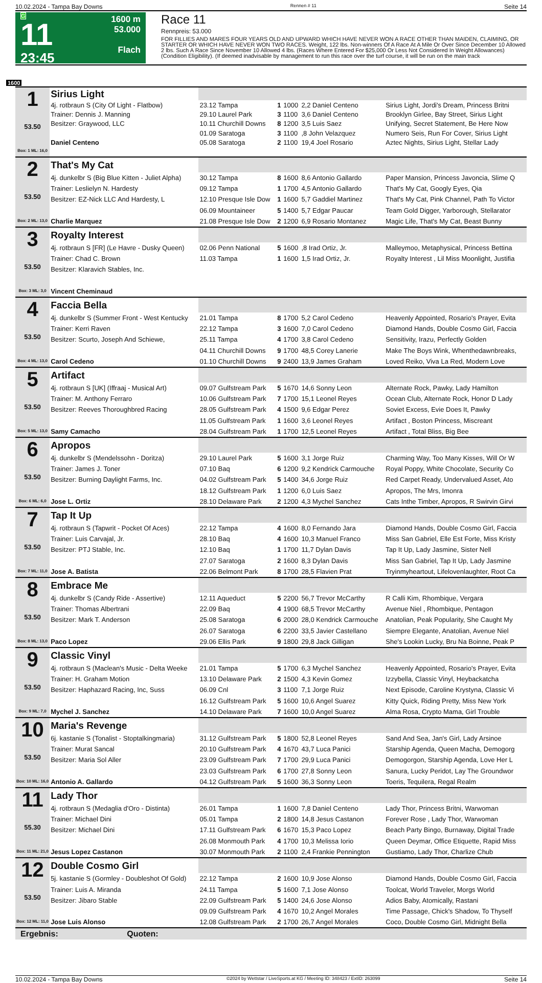10.02.2024 - Tampa Bay Downs Rennen # 11 Seite 14
G
11
23:45
1600 m
53.000
Flach
Race 11
Rennpreis: 53.000
FOR FILLIES AND MARES FOUR YEARS OLD AND UPWARD WHICH HAVE NEVER WON A RACE OTHER THAN MAIDEN, CLAIMING, OR STARTER OR WHICH HAVE NEVER WON TWO RACES. Weight, 122 lbs. Non-winners Of A Race At A Mile Or Over Since December 10 Allowed 2 lbs. Such A Race Since November 10 Allowed 4 lbs. (Races Where Entered For $25,000 Or Less Not Considered In Weight Allowances) (Condition Eligibility). (If deemed inadvisable by management to run this race over the turf course, it will be run on the main track
1600
| 1 53.50 Box: 1 ML: 16,0 | Sirius Light | | | | | |
| | 4j. rotbraun S (City Of Light - Flatbow) | 23.12 Tampa | 1 | 1000 | 2,2 Daniel Centeno | Sirius Light, Jordi's Dream, Princess Britni |
| | Trainer: Dennis J. Manning | 29.10 Laurel Park | 3 | 1100 | 3,6 Daniel Centeno | Brooklyn Girlee, Bay Street, Sirius Light |
| | Besitzer: Graywood, LLC | 10.11 Churchill Downs | 8 | 1200 | 3,5 Luis Saez | Unifying, Secret Statement, Be Here Now |
| | | 01.09 Saratoga | 3 | 1100 | ,8 John Velazquez | Numero Seis, Run For Cover, Sirius Light |
| | Daniel Centeno | 05.08 Saratoga | 2 | 1100 | 19,4 Joel Rosario | Aztec Nights, Sirius Light, Stellar Lady |
| 2 53.50 Box: 2 ML: 13,0 | That's My Cat | | | | | |
| | 4j. dunkelbr S (Big Blue Kitten - Juliet Alpha) | 30.12 Tampa | 8 | 1600 | 8,6 Antonio Gallardo | Paper Mansion, Princess Javoncia, Slime Q |
| | Trainer: Leslielyn N. Hardesty | 09.12 Tampa | 1 | 1700 | 4,5 Antonio Gallardo | That's My Cat, Googly Eyes, Qia |
| | Besitzer: EZ-Nick LLC And Hardesty, L | 12.10 Presque Isle Dow | 1 | 1600 | 5,7 Gaddiel Martinez | That's My Cat, Pink Channel, Path To Victor |
| | | 06.09 Mountaineer | 5 | 1400 | 5,7 Edgar Paucar | Team Gold Digger, Yarborough, Stellarator |
| | Charlie Marquez | 21.08 Presque Isle Dow | 2 | 1200 | 6,9 Rosario Montanez | Magic Life, That's My Cat, Beast Bunny |
| 3 53.50 Box: 3 ML: 3,0 | Royalty Interest | | | | | |
| | 4j. rotbraun S [FR] (Le Havre - Dusky Queen) | 02.06 Penn National | 5 | 1600 | ,8 Irad Ortiz, Jr. | Malleymoo, Metaphysical, Princess Bettina |
| | Trainer: Chad C. Brown | 11.03 Tampa | 1 | 1600 | 1,5 Irad Ortiz, Jr. | Royalty Interest , Lil Miss Moonlight, Justifia |
| | Besitzer: Klaravich Stables, Inc. | | | | | |
| | Vincent Cheminaud | | | | | |
| 4 53.50 Box: 4 ML: 13,0 | Faccia Bella | | | | | |
| | 4j. dunkelbr S (Summer Front - West Kentucky | 21.01 Tampa | 8 | 1700 | 5,2 Carol Cedeno | Heavenly Appointed, Rosario's Prayer, Evita |
| | Trainer: Kerri Raven | 22.12 Tampa | 3 | 1600 | 7,0 Carol Cedeno | Diamond Hands, Double Cosmo Girl, Faccia |
| | Besitzer: Scurto, Joseph And Schiewe, | 25.11 Tampa | 4 | 1700 | 3,8 Carol Cedeno | Sensitivity, Irazu, Perfectly Golden |
| | | 04.11 Churchill Downs | 9 | 1700 | 48,5 Corey Lanerie | Make The Boys Wink, Whenthedawnbreaks, |
| | Carol Cedeno | 01.10 Churchill Downs | 9 | 2400 | 13,9 James Graham | Loved Reiko, Viva La Red, Modern Love |
| 5 53.50 Box: 5 ML: 13,0 | Artifact | | | | | |
| | 4j. rotbraun S [UK] (Iffraaj - Musical Art) | 09.07 Gulfstream Park | 5 | 1670 | 14,6 Sonny Leon | Alternate Rock, Pawky, Lady Hamilton |
| | Trainer: M. Anthony Ferraro | 10.06 Gulfstream Park | 7 | 1700 | 15,1 Leonel Reyes | Ocean Club, Alternate Rock, Honor D Lady |
| | Besitzer: Reeves Thoroughbred Racing | 28.05 Gulfstream Park | 4 | 1500 | 9,6 Edgar Perez | Soviet Excess, Evie Does It, Pawky |
| | | 11.05 Gulfstream Park | 1 | 1600 | 3,6 Leonel Reyes | Artifact , Boston Princess, Miscreant |
| | Samy Camacho | 28.04 Gulfstream Park | 1 | 1700 | 12,5 Leonel Reyes | Artifact , Total Bliss, Big Bee |
| 6 53.50 Box: 6 ML: 6,0 | Apropos | | | | | |
| | 4j. dunkelbr S (Mendelssohn - Doritza) | 29.10 Laurel Park | 5 | 1600 | 3,1 Jorge Ruiz | Charming Way, Too Many Kisses, Will Or W |
| | Trainer: James J. Toner | 07.10 Baq | 6 | 1200 | 9,2 Kendrick Carmouche | Royal Poppy, White Chocolate, Security Co |
| | Besitzer: Burning Daylight Farms, Inc. | 04.02 Gulfstream Park | 5 | 1400 | 34,6 Jorge Ruiz | Red Carpet Ready, Undervalued Asset, Ato |
| | | 18.12 Gulfstream Park | 1 | 1200 | 6,0 Luis Saez | Apropos, The Mrs, Imonra |
| | Jose L. Ortiz | 28.10 Delaware Park | 2 | 1200 | 4,3 Mychel Sanchez | Cats Inthe Timber, Apropos, R Swirvin Girvi |
| 7 53.50 Box: 7 ML: 11,0 | Tap It Up | | | | | |
| | 4j. rotbraun S (Tapwrit - Pocket Of Aces) | 22.12 Tampa | 4 | 1600 | 8,0 Fernando Jara | Diamond Hands, Double Cosmo Girl, Faccia |
| | Trainer: Luis Carvajal, Jr. | 28.10 Baq | 4 | 1600 | 10,3 Manuel Franco | Miss San Gabriel, Elle Est Forte, Miss Kristy |
| | Besitzer: PTJ Stable, Inc. | 12.10 Baq | 1 | 1700 | 11,7 Dylan Davis | Tap It Up, Lady Jasmine, Sister Nell |
| | | 27.07 Saratoga | 2 | 1600 | 8,3 Dylan Davis | Miss San Gabriel, Tap It Up, Lady Jasmine |
| | Jose A. Batista | 22.06 Belmont Park | 8 | 1700 | 28,5 Flavien Prat | Tryinmyheartout, Lifelovenlaughter, Root Ca |
| 8 53.50 Box: 8 ML: 13,0 | Embrace Me | | | | | |
| | 4j. dunkelbr S (Candy Ride - Assertive) | 12.11 Aqueduct | 5 | 2200 | 56,7 Trevor McCarthy | R Calli Kim, Rhombique, Vergara |
| | Trainer: Thomas Albertrani | 22.09 Baq | 4 | 1900 | 68,5 Trevor McCarthy | Avenue Niel , Rhombique, Pentagon |
| | Besitzer: Mark T. Anderson | 25.08 Saratoga | 6 | 2000 | 28,0 Kendrick Carmouche | Anatolian, Peak Popularity, She Caught My |
| | | 26.07 Saratoga | 6 | 2200 | 33,5 Javier Castellano | Siempre Elegante, Anatolian, Avenue Niel |
| | Paco Lopez | 29.06 Ellis Park | 9 | 1800 | 29,8 Jack Gilligan | She's Lookin Lucky, Bru Na Boinne, Peak P |
| 9 53.50 Box: 9 ML: 7,0 | Classic Vinyl | | | | | |
| | 4j. rotbraun S (Maclean's Music - Delta Weeke | 21.01 Tampa | 5 | 1700 | 6,3 Mychel Sanchez | Heavenly Appointed, Rosario's Prayer, Evita |
| | Trainer: H. Graham Motion | 13.10 Delaware Park | 2 | 1500 | 4,3 Kevin Gomez | Izzybella, Classic Vinyl, Heybackatcha |
| | Besitzer: Haphazard Racing, Inc, Suss | 06.09 Cnl | 3 | 1100 | 7,1 Jorge Ruiz | Next Episode, Caroline Krystyna, Classic Vi |
| | | 16.12 Gulfstream Park | 5 | 1600 | 10,6 Angel Suarez | Kitty Quick, Riding Pretty, Miss New York |
| | Mychel J. Sanchez | 14.10 Delaware Park | 7 | 1600 | 10,0 Angel Suarez | Alma Rosa, Crypto Mama, Girl Trouble |
| 10 53.50 Box: 10 ML: 16,0 | Maria's Revenge | | | | | |
| | 6j. kastanie S (Tonalist - Stoptalkingmaria) | 31.12 Gulfstream Park | 5 | 1800 | 52,8 Leonel Reyes | Sand And Sea, Jan's Girl, Lady Arsinoe |
| | Trainer: Murat Sancal | 20.10 Gulfstream Park | 4 | 1670 | 43,7 Luca Panici | Starship Agenda, Queen Macha, Demogorg |
| | Besitzer: Maria Sol Aller | 23.09 Gulfstream Park | 7 | 1700 | 29,9 Luca Panici | Demogorgon, Starship Agenda, Love Her L |
| | | 23.03 Gulfstream Park | 6 | 1700 | 27,8 Sonny Leon | Sanura, Lucky Peridot, Lay The Groundwor |
| | Antonio A. Gallardo | 04.12 Gulfstream Park | 5 | 1600 | 36,3 Sonny Leon | Toeris, Tequilera, Regal Realm |
| 11 55.30 Box: 11 ML: 21,0 | Lady Thor | | | | | |
| | 4j. rotbraun S (Medaglia d'Oro - Distinta) | 26.01 Tampa | 1 | 1600 | 7,8 Daniel Centeno | Lady Thor, Princess Britni, Warwoman |
| | Trainer: Michael Dini | 05.01 Tampa | 2 | 1800 | 14,8 Jesus Castanon | Forever Rose , Lady Thor, Warwoman |
| | Besitzer: Michael Dini | 17.11 Gulfstream Park | 6 | 1670 | 15,3 Paco Lopez | Beach Party Bingo, Burnaway, Digital Trade |
| | | 26.08 Monmouth Park | 4 | 1700 | 10,3 Melissa Iorio | Queen Deymar, Office Etiquette, Rapid Miss |
| | Jesus Lopez Castanon | 30.07 Monmouth Park | 2 | 1100 | 2,4 Frankie Pennington | Gustiamo, Lady Thor, Charlize Chub |
| 12 53.50 Box: 12 ML: 11,0 | Double Cosmo Girl | | | | | |
| | 5j. kastanie S (Gormley - Doubleshot Of Gold) | 22.12 Tampa | 2 | 1600 | 10,9 Jose Alonso | Diamond Hands, Double Cosmo Girl, Faccia |
| | Trainer: Luis A. Miranda | 24.11 Tampa | 5 | 1600 | 7,1 Jose Alonso | Toolcat, World Traveler, Morgs World |
| | Besitzer: Jibaro Stable | 22.09 Gulfstream Park | 5 | 1400 | 24,6 Jose Alonso | Adios Baby, Atomically, Rastani |
| | | 09.09 Gulfstream Park | 4 | 1670 | 10,2 Angel Morales | Time Passage, Chick's Shadow, To Thyself |
| | Jose Luis Alonso | 12.08 Gulfstream Park | 2 | 1700 | 26,7 Angel Morales | Coco, Double Cosmo Girl, Midnight Bella |
Ergebnis: Quoten:
10.02.2024 - Tampa Bay Downs ©2024 by Wettstar / LiveSports.at KG / Meeting ID: 348423 / ExtID: 263099 Seite 14